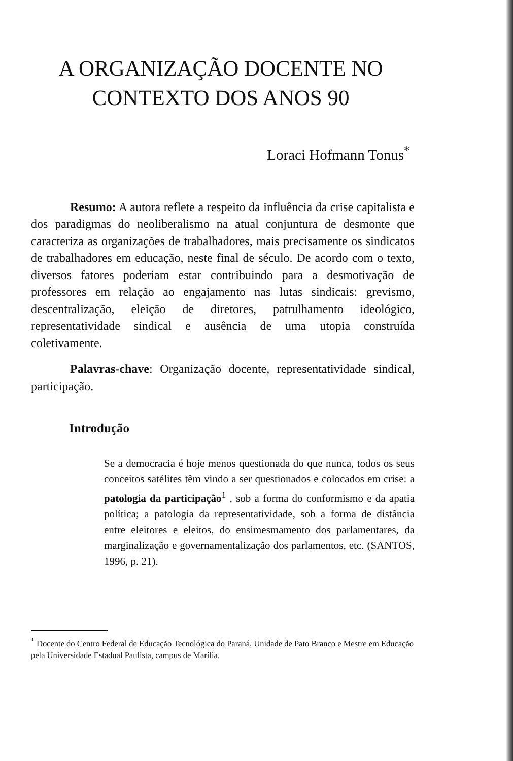A ORGANIZAÇÃO DOCENTE NO
CONTEXTO DOS ANOS 90
Loraci Hofmann Tonus<sup>*</sup>
Resumo: A autora reflete a respeito da influência da crise capitalista e dos paradigmas do neoliberalismo na atual conjuntura de desmonte que caracteriza as organizações de trabalhadores, mais precisamente os sindicatos de trabalhadores em educação, neste final de século. De acordo com o texto, diversos fatores poderiam estar contribuindo para a desmotivação de professores em relação ao engajamento nas lutas sindicais: grevismo, descentralização, eleição de diretores, patrulhamento ideológico, representatividade sindical e ausência de uma utopia construída coletivamente.
Palavras-chave: Organização docente, representatividade sindical, participação.
Introdução
Se a democracia é hoje menos questionada do que nunca, todos os seus conceitos satélites têm vindo a ser questionados e colocados em crise: a patologia da participação<sup>1</sup> , sob a forma do conformismo e da apatia política; a patologia da representatividade, sob a forma de distância entre eleitores e eleitos, do ensimesmamento dos parlamentares, da marginalização e governamentalização dos parlamentos, etc. (SANTOS, 1996, p. 21).
<sup>*</sup> Docente do Centro Federal de Educação Tecnológica do Paraná, Unidade de Pato Branco e Mestre em Educação pela Universidade Estadual Paulista, campus de Marília.